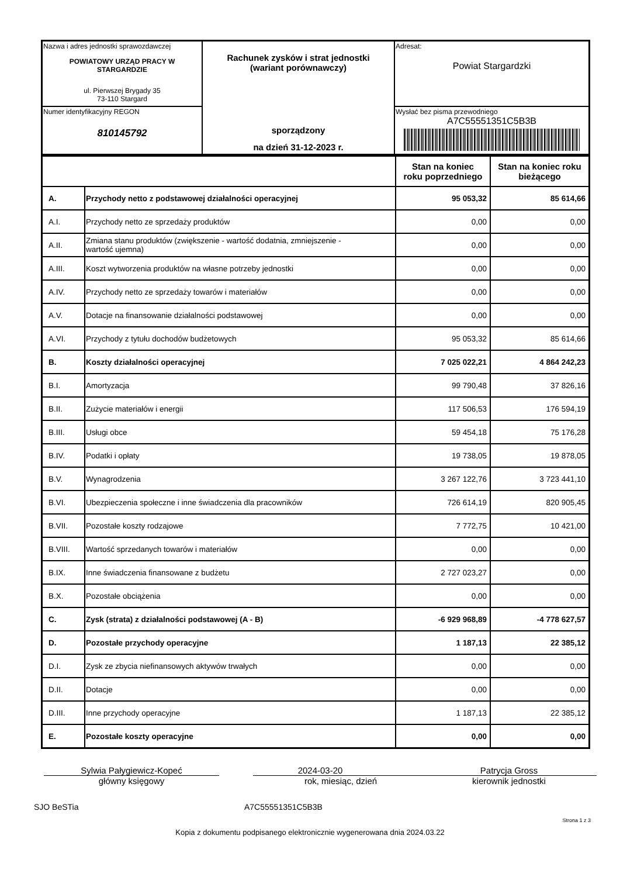| Nazwa i adres jednostki sprawozdawczej POWIATOWY URZĄD PRACY W STARGARDZIE ul. Pierwszej Brygady 35 73-110 Stargard | Rachunek zysków i strat jednostki (wariant porównawczy) sporządzony na dzień 31-12-2023 r. | Adresat: Powiat Stargardzki |
| Numer identyfikacyjny REGON 810145792 | | Wysłać bez pisma przewodniego A7C55551351C5B3B |
| | | Stan na koniec roku poprzedniego | Stan na koniec roku bieżącego |
| --- | --- | --- | --- |
| A. | Przychody netto z podstawowej działalności operacyjnej | 95 053,32 | 85 614,66 |
| A.I. | Przychody netto ze sprzedaży produktów | 0,00 | 0,00 |
| A.II. | Zmiana stanu produktów (zwiększenie - wartość dodatnia, zmniejszenie - wartość ujemna) | 0,00 | 0,00 |
| A.III. | Koszt wytworzenia produktów na własne potrzeby jednostki | 0,00 | 0,00 |
| A.IV. | Przychody netto ze sprzedaży towarów i materiałów | 0,00 | 0,00 |
| A.V. | Dotacje na finansowanie działalności podstawowej | 0,00 | 0,00 |
| A.VI. | Przychody z tytułu dochodów budżetowych | 95 053,32 | 85 614,66 |
| B. | Koszty działalności operacyjnej | 7 025 022,21 | 4 864 242,23 |
| B.I. | Amortyzacja | 99 790,48 | 37 826,16 |
| B.II. | Zużycie materiałów i energii | 117 506,53 | 176 594,19 |
| B.III. | Usługi obce | 59 454,18 | 75 176,28 |
| B.IV. | Podatki i opłaty | 19 738,05 | 19 878,05 |
| B.V. | Wynagrodzenia | 3 267 122,76 | 3 723 441,10 |
| B.VI. | Ubezpieczenia społeczne i inne świadczenia dla pracowników | 726 614,19 | 820 905,45 |
| B.VII. | Pozostałe koszty rodzajowe | 7 772,75 | 10 421,00 |
| B.VIII. | Wartość sprzedanych towarów i materiałów | 0,00 | 0,00 |
| B.IX. | Inne świadczenia finansowane z budżetu | 2 727 023,27 | 0,00 |
| B.X. | Pozostałe obciążenia | 0,00 | 0,00 |
| C. | Zysk (strata) z działalności podstawowej (A - B) | -6 929 968,89 | -4 778 627,57 |
| D. | Pozostałe przychody operacyjne | 1 187,13 | 22 385,12 |
| D.I. | Zysk ze zbycia niefinansowych aktywów trwałych | 0,00 | 0,00 |
| D.II. | Dotacje | 0,00 | 0,00 |
| D.III. | Inne przychody operacyjne | 1 187,13 | 22 385,12 |
| E. | Pozostałe koszty operacyjne | 0,00 | 0,00 |
Sylwia Pałygiewicz-Kopeć
główny księgowy
2024-03-20
rok, miesiąc, dzień
Patrycja Gross
kierownik jednostki
SJO BeSTia A7C55551351C5B3B
Strona 1 z 3
Kopia z dokumentu podpisanego elektronicznie wygenerowana dnia 2024.03.22